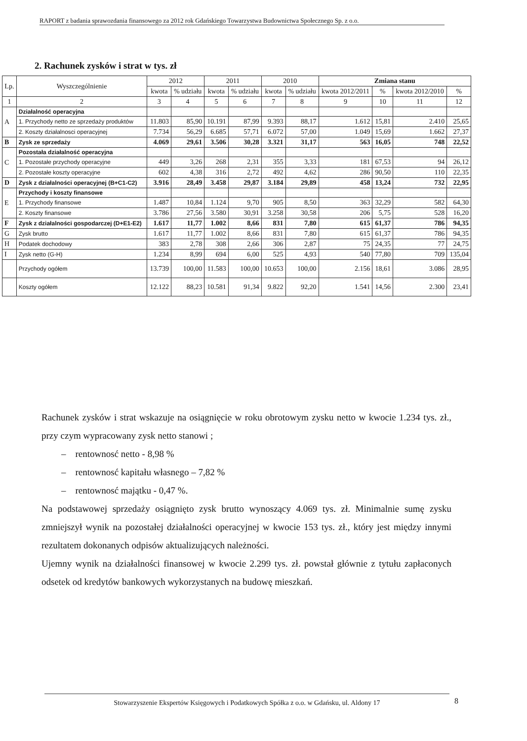RAPORT z badania sprawozdania finansowego za 2012 rok Gdańskiego Towarzystwa Budownictwa Społecznego Sp. z o.o.
2. Rachunek zysków i strat w tys. zł
| Lp. | Wyszczególnienie | 2012 | | 2011 | | 2010 | | Zmiana stanu | | | |
| --- | --- | --- | --- | --- | --- | --- | --- | --- | --- | --- | --- |
| | | kwota | % udziału | kwota | % udziału | kwota | % udziału | kwota 2012/2011 | % | kwota 2012/2010 | % |
| 1 | 2 | 3 | 4 | 5 | 6 | 7 | 8 | 9 | 10 | 11 | 12 |
| A | Działalność operacyjna | | | | | | | | | | |
| | 1. Przychody netto ze sprzedaży produktów | 11.803 | 85,90 | 10.191 | 87,99 | 9.393 | 88,17 | 1.612 | 15,81 | 2.410 | 25,65 |
| | 2. Koszty działalnosci operacyjnej | 7.734 | 56,29 | 6.685 | 57,71 | 6.072 | 57,00 | 1.049 | 15,69 | 1.662 | 27,37 |
| B | Zysk ze sprzedaży | 4.069 | 29,61 | 3.506 | 30,28 | 3.321 | 31,17 | 563 | 16,05 | 748 | 22,52 |
| C | Pozostała działalność operacyjna | | | | | | | | | | |
| | 1. Pozostałe przychody operacyjne | 449 | 3,26 | 268 | 2,31 | 355 | 3,33 | 181 | 67,53 | 94 | 26,12 |
| | 2. Pozostałe koszty operacyjne | 602 | 4,38 | 316 | 2,72 | 492 | 4,62 | 286 | 90,50 | 110 | 22,35 |
| D | Zysk z działalności operacyjnej (B+C1-C2) | 3.916 | 28,49 | 3.458 | 29,87 | 3.184 | 29,89 | 458 | 13,24 | 732 | 22,95 |
| E | Przychody i koszty finansowe | | | | | | | | | | |
| | 1. Przychody finansowe | 1.487 | 10,84 | 1.124 | 9,70 | 905 | 8,50 | 363 | 32,29 | 582 | 64,30 |
| | 2. Koszty finansowe | 3.786 | 27,56 | 3.580 | 30,91 | 3.258 | 30,58 | 206 | 5,75 | 528 | 16,20 |
| F | Zysk z działalności gospodarczej (D+E1-E2) | 1.617 | 11,77 | 1.002 | 8,66 | 831 | 7,80 | 615 | 61,37 | 786 | 94,35 |
| G | Zysk brutto | 1.617 | 11,77 | 1.002 | 8,66 | 831 | 7,80 | 615 | 61,37 | 786 | 94,35 |
| H | Podatek dochodowy | 383 | 2,78 | 308 | 2,66 | 306 | 2,87 | 75 | 24,35 | 77 | 24,75 |
| I | Zysk netto (G-H) | 1.234 | 8,99 | 694 | 6,00 | 525 | 4,93 | 540 | 77,80 | 709 | 135,04 |
| | Przychody ogółem | 13.739 | 100,00 | 11.583 | 100,00 | 10.653 | 100,00 | 2.156 | 18,61 | 3.086 | 28,95 |
| | Koszty ogółem | 12.122 | 88,23 | 10.581 | 91,34 | 9.822 | 92,20 | 1.541 | 14,56 | 2.300 | 23,41 |
Rachunek zysków i strat wskazuje na osiągnięcie w roku obrotowym zysku netto w kwocie 1.234 tys. zł., przy czym wypracowany zysk netto stanowi ;
– rentownosć netto - 8,98 %
– rentownosć kapitału własnego – 7,82 %
– rentownosć majątku - 0,47 %.
Na podstawowej sprzedaży osiągnięto zysk brutto wynoszący 4.069 tys. zł. Minimalnie sumę zysku zmniejszył wynik na pozostałej działalności operacyjnej w kwocie 153 tys. zł., który jest między innymi rezultatem dokonanych odpisów aktualizujących należności.
Ujemny wynik na działalności finansowej w kwocie 2.299 tys. zł. powstał głównie z tytułu zapłaconych odsetek od kredytów bankowych wykorzystanych na budowę mieszkań.
Stowarzyszenie Ekspertów Księgowych i Podatkowych Spółka z o.o. w Gdańsku, ul. Aldony 17 8